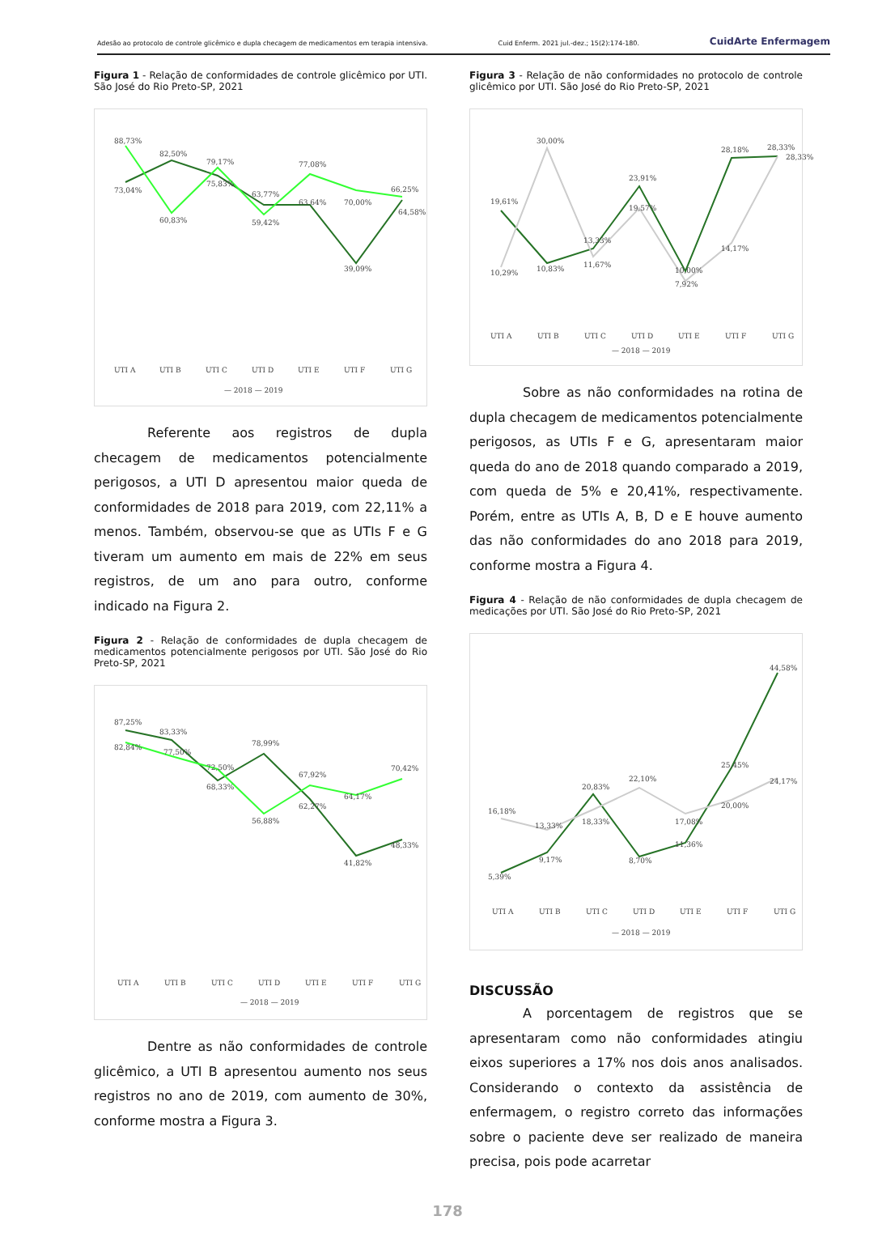Adesão ao protocolo de controle glicêmico e dupla checagem de medicamentos em terapia intensiva. Cuid Enferm. 2021 jul.-dez.; 15(2):174-180. CuidArte Enfermagem
Figura 1 - Relação de conformidades de controle glicêmico por UTI. São José do Rio Preto-SP, 2021
88,73%
73,04%
82,50%
60,83%
79,17%
75,83%
63,77%
59,42%
77,08%
63,64%
70,00%
39,09%
66,25%
64,58%
UTI A
UTI B
UTI C
UTI D
UTI E
UTI F
UTI G
— 2018 — 2019
Referente aos registros de dupla checagem de medicamentos potencialmente perigosos, a UTI D apresentou maior queda de conformidades de 2018 para 2019, com 22,11% a menos. Também, observou-se que as UTIs F e G tiveram um aumento em mais de 22% em seus registros, de um ano para outro, conforme indicado na Figura 2.
Figura 2 - Relação de conformidades de dupla checagem de medicamentos potencialmente perigosos por UTI. São José do Rio Preto-SP, 2021
87,25%
82,84%
83,33%
77,50%
72,50%
68,33%
78,99%
56,88%
67,92%
62,27%
64,17%
41,82%
70,42%
48,33%
UTI A
UTI B
UTI C
UTI D
UTI E
UTI F
UTI G
— 2018 — 2019
Dentre as não conformidades de controle glicêmico, a UTI B apresentou aumento nos seus registros no ano de 2019, com aumento de 30%, conforme mostra a Figura 3.
Figura 3 - Relação de não conformidades no protocolo de controle glicêmico por UTI. São José do Rio Preto-SP, 2021
19,61%
10,29%
30,00%
10,83%
13,33%
11,67%
23,91%
19,57%
10,00%
7,92%
28,18%
14,17%
28,33%
28,33%
UTI A
UTI B
UTI C
UTI D
UTI E
UTI F
UTI G
— 2018 — 2019
Sobre as não conformidades na rotina de dupla checagem de medicamentos potencialmente perigosos, as UTIs F e G, apresentaram maior queda do ano de 2018 quando comparado a 2019, com queda de 5% e 20,41%, respectivamente. Porém, entre as UTIs A, B, D e E houve aumento das não conformidades do ano 2018 para 2019, conforme mostra a Figura 4.
Figura 4 - Relação de não conformidades de dupla checagem de medicações por UTI. São José do Rio Preto-SP, 2021
16,18%
5,39%
13,33%
9,17%
20,83%
18,33%
22,10%
8,70%
17,08%
11,36%
25,45%
20,00%
44,58%
24,17%
UTI A
UTI B
UTI C
UTI D
UTI E
UTI F
UTI G
— 2018 — 2019
DISCUSSÃO
A porcentagem de registros que se apresentaram como não conformidades atingiu eixos superiores a 17% nos dois anos analisados. Considerando o contexto da assistência de enfermagem, o registro correto das informações sobre o paciente deve ser realizado de maneira precisa, pois pode acarretar
178